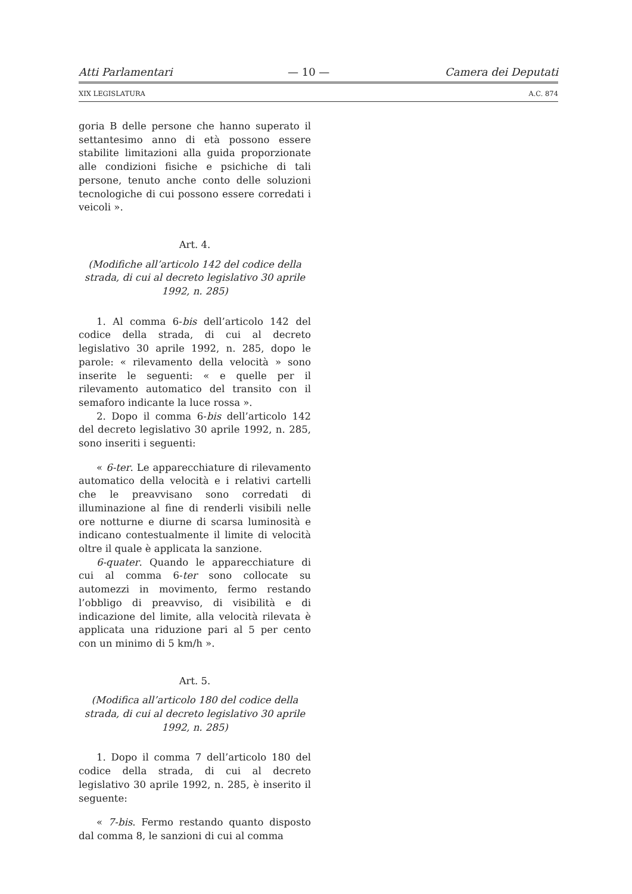Atti Parlamentari — 10 — Camera dei Deputati
XIX LEGISLATURA A.C. 874
goria B delle persone che hanno superato il settantesimo anno di età possono essere stabilite limitazioni alla guida proporzionate alle condizioni fisiche e psichiche di tali persone, tenuto anche conto delle soluzioni tecnologiche di cui possono essere corredati i veicoli ».
Art. 4.
(Modifiche all’articolo 142 del codice della strada, di cui al decreto legislativo 30 aprile 1992, n. 285)
1. Al comma 6-bis dell’articolo 142 del codice della strada, di cui al decreto legislativo 30 aprile 1992, n. 285, dopo le parole: « rilevamento della velocità » sono inserite le seguenti: « e quelle per il rilevamento automatico del transito con il semaforo indicante la luce rossa ».
2. Dopo il comma 6-bis dell’articolo 142 del decreto legislativo 30 aprile 1992, n. 285, sono inseriti i seguenti:
« 6-ter. Le apparecchiature di rilevamento automatico della velocità e i relativi cartelli che le preavvisano sono corredati di illuminazione al fine di renderli visibili nelle ore notturne e diurne di scarsa luminosità e indicano contestualmente il limite di velocità oltre il quale è applicata la sanzione.
6-quater. Quando le apparecchiature di cui al comma 6-ter sono collocate su automezzi in movimento, fermo restando l’obbligo di preavviso, di visibilità e di indicazione del limite, alla velocità rilevata è applicata una riduzione pari al 5 per cento con un minimo di 5 km/h ».
Art. 5.
(Modifica all’articolo 180 del codice della strada, di cui al decreto legislativo 30 aprile 1992, n. 285)
1. Dopo il comma 7 dell’articolo 180 del codice della strada, di cui al decreto legislativo 30 aprile 1992, n. 285, è inserito il seguente:
« 7-bis. Fermo restando quanto disposto dal comma 8, le sanzioni di cui al comma